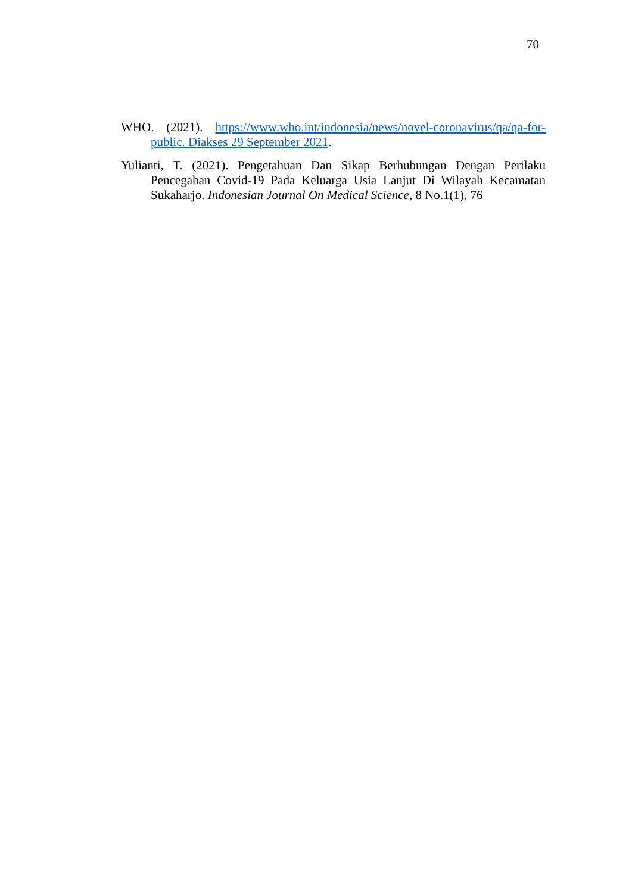70
WHO. (2021). https://www.who.int/indonesia/news/novel-coronavirus/qa/qa-for-public. Diakses 29 September 2021.
Yulianti, T. (2021). Pengetahuan Dan Sikap Berhubungan Dengan Perilaku Pencegahan Covid-19 Pada Keluarga Usia Lanjut Di Wilayah Kecamatan Sukaharjo. Indonesian Journal On Medical Science, 8 No.1(1), 76